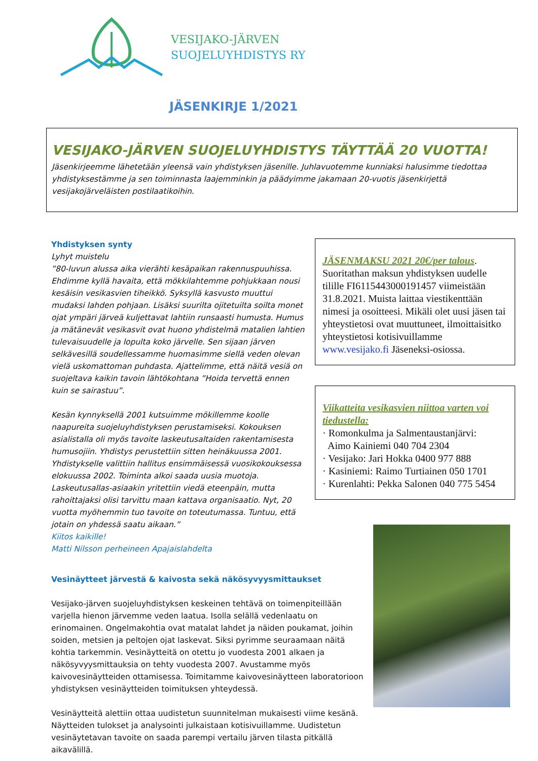VESIJAKO-JÄRVEN
SUOJELUYHDISTYS RY
JÄSENKIRJE 1/2021
VESIJAKO-JÄRVEN SUOJELUYHDISTYS TÄYTTÄÄ 20 VUOTTA!
Jäsenkirjeemme lähetetään yleensä vain yhdistyksen jäsenille. Juhlavuotemme kunniaksi halusimme tiedottaa yhdistyksestämme ja sen toiminnasta laajemminkin ja päädyimme jakamaan 20-vuotis jäsenkirjettä vesijakojärveläisten postilaatikoihin.
Yhdistyksen synty
Lyhyt muistelu
”80-luvun alussa aika vierähti kesäpaikan rakennuspuuhissa. Ehdimme kyllä havaita, että mökkilahtemme pohjukkaan nousi kesäisin vesikasvien tiheikkö. Syksyllä kasvusto muuttui mudaksi lahden pohjaan. Lisäksi suurilta ojitetuilta soilta monet ojat ympäri järveä kuljettavat lahtiin runsaasti humusta. Humus ja mätänevät vesikasvit ovat huono yhdistelmä matalien lahtien tulevaisuudelle ja lopulta koko järvelle. Sen sijaan järven selkävesillä soudellessamme huomasimme siellä veden olevan vielä uskomattoman puhdasta. Ajattelimme, että näitä vesiä on suojeltava kaikin tavoin lähtökohtana ”Hoida tervettä ennen kuin se sairastuu”.
Kesän kynnyksellä 2001 kutsuimme mökillemme koolle naapureita suojeluyhdistyksen perustamiseksi. Kokouksen asialistalla oli myös tavoite laskeutusaltaiden rakentamisesta humusojiin. Yhdistys perustettiin sitten heinäkuussa 2001. Yhdistykselle valittiin hallitus ensimmäisessä vuosikokouksessa elokuussa 2002. Toiminta alkoi saada uusia muotoja. Laskeutusallas-asiaakin yritettiin viedä eteenpäin, mutta rahoittajaksi olisi tarvittu maan kattava organisaatio. Nyt, 20 vuotta myöhemmin tuo tavoite on toteutumassa. Tuntuu, että jotain on yhdessä saatu aikaan.”
Kiitos kaikille!
Matti Nilsson perheineen Apajaislahdelta
JÄSENMAKSU 2021 20€/per talous.
Suoritathan maksun yhdistyksen uudelle tilille FI6115443000191457 viimeistään 31.8.2021. Muista laittaa viestikenttään nimesi ja osoitteesi. Mikäli olet uusi jäsen tai yhteystietosi ovat muuttuneet, ilmoittaisitko yhteystietosi kotisivuillamme www.vesijako.fi Jäseneksi-osiossa.
Viikatteita vesikasvien niittoa varten voi tiedustella:
· Romonkulma ja Salmentaustanjärvi:
Aimo Kainiemi 040 704 2304
· Vesijako: Jari Hokka 0400 977 888
· Kasiniemi: Raimo Turtiainen 050 1701
· Kurenlahti: Pekka Salonen 040 775 5454
Vesinäytteet järvestä & kaivosta sekä näkösyvyysmittaukset
Vesijako-järven suojeluyhdistyksen keskeinen tehtävä on toimenpiteillään varjella hienon järvemme veden laatua. Isolla selällä vedenlaatu on erinomainen. Ongelmakohtia ovat matalat lahdet ja näiden poukamat, joihin soiden, metsien ja peltojen ojat laskevat. Siksi pyrimme seuraamaan näitä kohtia tarkemmin. Vesinäytteitä on otettu jo vuodesta 2001 alkaen ja näkösyvyysmittauksia on tehty vuodesta 2007. Avustamme myös kaivovesinäytteiden ottamisessa. Toimitamme kaivovesinäytteen laboratorioon yhdistyksen vesinäytteiden toimituksen yhteydessä.
Vesinäytteitä alettiin ottaa uudistetun suunnitelman mukaisesti viime kesänä. Näytteiden tulokset ja analysointi julkaistaan kotisivuillamme. Uudistetun vesinäytetavan tavoite on saada parempi vertailu järven tilasta pitkällä aikavälillä.